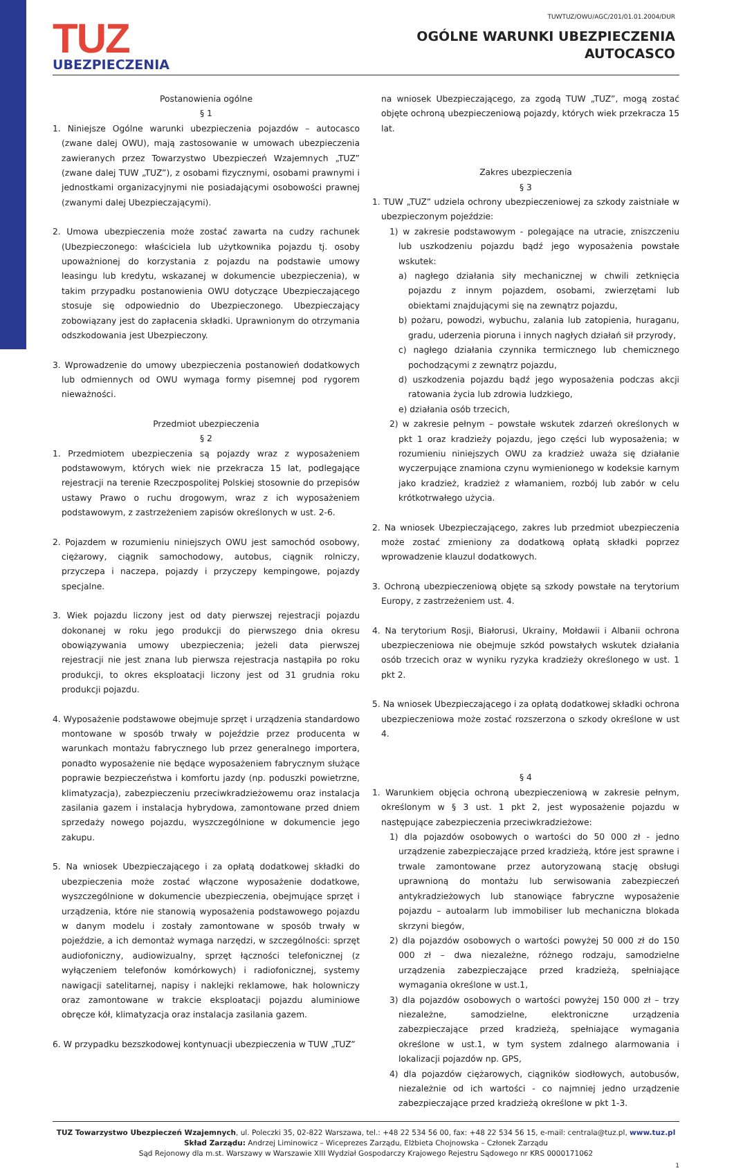TUWTUZ/OWU/AGC/201/01.01.2004/DUR
TUZ
UBEZPIECZENIA
OGÓLNE WARUNKI UBEZPIECZENIA
AUTOCASCO
Postanowienia ogólne
§ 1
1. Niniejsze Ogólne warunki ubezpieczenia pojazdów – autocasco (zwane dalej OWU), mają zastosowanie w umowach ubezpieczenia zawieranych przez Towarzystwo Ubezpieczeń Wzajemnych „TUZ” (zwane dalej TUW „TUZ”), z osobami fizycznymi, osobami prawnymi i jednostkami organizacyjnymi nie posiadającymi osobowości prawnej (zwanymi dalej Ubezpieczającymi).
2. Umowa ubezpieczenia może zostać zawarta na cudzy rachunek (Ubezpieczonego: właściciela lub użytkownika pojazdu tj. osoby upoważnionej do korzystania z pojazdu na podstawie umowy leasingu lub kredytu, wskazanej w dokumencie ubezpieczenia), w takim przypadku postanowienia OWU dotyczące Ubezpieczającego stosuje się odpowiednio do Ubezpieczonego. Ubezpieczający zobowiązany jest do zapłacenia składki. Uprawnionym do otrzymania odszkodowania jest Ubezpieczony.
3. Wprowadzenie do umowy ubezpieczenia postanowień dodatkowych lub odmiennych od OWU wymaga formy pisemnej pod rygorem nieważności.
Przedmiot ubezpieczenia
§ 2
1. Przedmiotem ubezpieczenia są pojazdy wraz z wyposażeniem podstawowym, których wiek nie przekracza 15 lat, podlegające rejestracji na terenie Rzeczpospolitej Polskiej stosownie do przepisów ustawy Prawo o ruchu drogowym, wraz z ich wyposażeniem podstawowym, z zastrzeżeniem zapisów określonych w ust. 2-6.
2. Pojazdem w rozumieniu niniejszych OWU jest samochód osobowy, ciężarowy, ciągnik samochodowy, autobus, ciągnik rolniczy, przyczepa i naczepa, pojazdy i przyczepy kempingowe, pojazdy specjalne.
3. Wiek pojazdu liczony jest od daty pierwszej rejestracji pojazdu dokonanej w roku jego produkcji do pierwszego dnia okresu obowiązywania umowy ubezpieczenia; jeżeli data pierwszej rejestracji nie jest znana lub pierwsza rejestracja nastąpiła po roku produkcji, to okres eksploatacji liczony jest od 31 grudnia roku produkcji pojazdu.
4. Wyposażenie podstawowe obejmuje sprzęt i urządzenia standardowo montowane w sposób trwały w pojeździe przez producenta w warunkach montażu fabrycznego lub przez generalnego importera, ponadto wyposażenie nie będące wyposażeniem fabrycznym służące poprawie bezpieczeństwa i komfortu jazdy (np. poduszki powietrzne, klimatyzacja), zabezpieczeniu przeciwkradzieżowemu oraz instalacja zasilania gazem i instalacja hybrydowa, zamontowane przed dniem sprzedaży nowego pojazdu, wyszczególnione w dokumencie jego zakupu.
5. Na wniosek Ubezpieczającego i za opłatą dodatkowej składki do ubezpieczenia może zostać włączone wyposażenie dodatkowe, wyszczególnione w dokumencie ubezpieczenia, obejmujące sprzęt i urządzenia, które nie stanowią wyposażenia podstawowego pojazdu w danym modelu i zostały zamontowane w sposób trwały w pojeździe, a ich demontaż wymaga narzędzi, w szczególności: sprzęt audiofoniczny, audiowizualny, sprzęt łączności telefonicznej (z wyłączeniem telefonów komórkowych) i radiofonicznej, systemy nawigacji satelitarnej, napisy i naklejki reklamowe, hak holowniczy oraz zamontowane w trakcie eksploatacji pojazdu aluminiowe obręcze kół, klimatyzacja oraz instalacja zasilania gazem.
6. W przypadku bezszkodowej kontynuacji ubezpieczenia w TUW „TUZ”
na wniosek Ubezpieczającego, za zgodą TUW „TUZ”, mogą zostać objęte ochroną ubezpieczeniową pojazdy, których wiek przekracza 15 lat.
Zakres ubezpieczenia
§ 3
1. TUW „TUZ” udziela ochrony ubezpieczeniowej za szkody zaistniałe w ubezpieczonym pojeździe:
1) w zakresie podstawowym - polegające na utracie, zniszczeniu lub uszkodzeniu pojazdu bądź jego wyposażenia powstałe wskutek:
a) nagłego działania siły mechanicznej w chwili zetknięcia pojazdu z innym pojazdem, osobami, zwierzętami lub obiektami znajdującymi się na zewnątrz pojazdu,
b) pożaru, powodzi, wybuchu, zalania lub zatopienia, huraganu, gradu, uderzenia pioruna i innych nagłych działań sił przyrody,
c) nagłego działania czynnika termicznego lub chemicznego pochodzącymi z zewnątrz pojazdu,
d) uszkodzenia pojazdu bądź jego wyposażenia podczas akcji ratowania życia lub zdrowia ludzkiego,
e) działania osób trzecich,
2) w zakresie pełnym – powstałe wskutek zdarzeń określonych w pkt 1 oraz kradzieży pojazdu, jego części lub wyposażenia; w rozumieniu niniejszych OWU za kradzież uważa się działanie wyczerpujące znamiona czynu wymienionego w kodeksie karnym jako kradzież, kradzież z włamaniem, rozbój lub zabór w celu krótkotrwałego użycia.
2. Na wniosek Ubezpieczającego, zakres lub przedmiot ubezpieczenia może zostać zmieniony za dodatkową opłatą składki poprzez wprowadzenie klauzul dodatkowych.
3. Ochroną ubezpieczeniową objęte są szkody powstałe na terytorium Europy, z zastrzeżeniem ust. 4.
4. Na terytorium Rosji, Białorusi, Ukrainy, Mołdawii i Albanii ochrona ubezpieczeniowa nie obejmuje szkód powstałych wskutek działania osób trzecich oraz w wyniku ryzyka kradzieży określonego w ust. 1 pkt 2.
5. Na wniosek Ubezpieczającego i za opłatą dodatkowej składki ochrona ubezpieczeniowa może zostać rozszerzona o szkody określone w ust 4.
§ 4
1. Warunkiem objęcia ochroną ubezpieczeniową w zakresie pełnym, określonym w § 3 ust. 1 pkt 2, jest wyposażenie pojazdu w następujące zabezpieczenia przeciwkradzieżowe:
1) dla pojazdów osobowych o wartości do 50 000 zł - jedno urządzenie zabezpieczające przed kradzieżą, które jest sprawne i trwale zamontowane przez autoryzowaną stację obsługi uprawnioną do montażu lub serwisowania zabezpieczeń antykradzieżowych lub stanowiące fabryczne wyposażenie pojazdu – autoalarm lub immobiliser lub mechaniczna blokada skrzyni biegów,
2) dla pojazdów osobowych o wartości powyżej 50 000 zł do 150 000 zł – dwa niezależne, różnego rodzaju, samodzielne urządzenia zabezpieczające przed kradzieżą, spełniające wymagania określone w ust.1,
3) dla pojazdów osobowych o wartości powyżej 150 000 zł – trzy niezależne, samodzielne, elektroniczne urządzenia zabezpieczające przed kradzieżą, spełniające wymagania określone w ust.1, w tym system zdalnego alarmowania i lokalizacji pojazdów np. GPS,
4) dla pojazdów ciężarowych, ciągników siodłowych, autobusów, niezależnie od ich wartości - co najmniej jedno urządzenie zabezpieczające przed kradzieżą określone w pkt 1-3.
TUZ Towarzystwo Ubezpieczeń Wzajemnych, ul. Poleczki 35, 02-822 Warszawa, tel.: +48 22 534 56 00, fax: +48 22 534 56 15, e-mail: centrala@tuz.pl, www.tuz.pl
Skład Zarządu: Andrzej Liminowicz – Wiceprezes Zarządu, Elżbieta Chojnowska – Członek Zarządu
Sąd Rejonowy dla m.st. Warszawy w Warszawie XIII Wydział Gospodarczy Krajowego Rejestru Sądowego nr KRS 0000171062
1